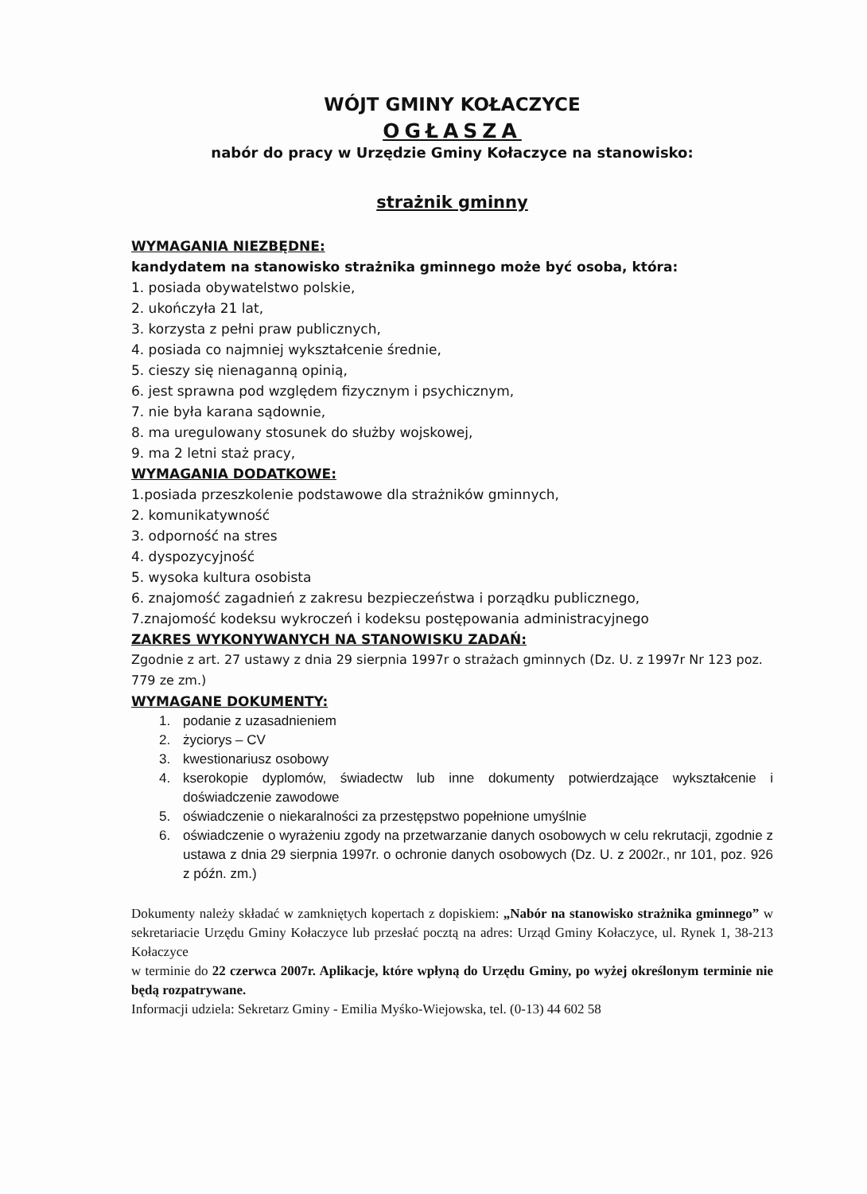WÓJT GMINY KOŁACZYCE
OGŁASZA
nabór do pracy w Urzędzie Gminy Kołaczyce na stanowisko:
strażnik gminny
WYMAGANIA NIEZBĘDNE:
kandydatem na stanowisko strażnika gminnego może być osoba, która:
1. posiada obywatelstwo polskie,
2. ukończyła 21 lat,
3. korzysta z pełni praw publicznych,
4. posiada co najmniej wykształcenie średnie,
5. cieszy się nienaganną opinią,
6. jest sprawna pod względem fizycznym i psychicznym,
7. nie była karana sądownie,
8. ma uregulowany stosunek do służby wojskowej,
9. ma 2 letni staż pracy,
WYMAGANIA DODATKOWE:
1.posiada przeszkolenie podstawowe dla strażników gminnych,
2. komunikatywność
3. odporność na stres
4. dyspozycyjność
5. wysoka kultura osobista
6. znajomość zagadnień z zakresu bezpieczeństwa i porządku publicznego,
7.znajomość kodeksu wykroczeń i kodeksu postępowania administracyjnego
ZAKRES WYKONYWANYCH NA STANOWISKU ZADAŃ:
Zgodnie z art. 27 ustawy z dnia 29 sierpnia 1997r o strażach gminnych (Dz. U. z 1997r Nr 123 poz. 779 ze zm.)
WYMAGANE DOKUMENTY:
1. podanie z uzasadnieniem
2. życiorys – CV
3. kwestionariusz osobowy
4. kserokopie dyplomów, świadectw lub inne dokumenty potwierdzające wykształcenie i doświadczenie zawodowe
5. oświadczenie o niekaralności za przestępstwo popełnione umyślnie
6. oświadczenie o wyrażeniu zgody na przetwarzanie danych osobowych w celu rekrutacji, zgodnie z ustawa z dnia 29 sierpnia 1997r. o ochronie danych osobowych (Dz. U. z 2002r., nr 101, poz. 926 z późn. zm.)
Dokumenty należy składać w zamkniętych kopertach z dopiskiem: „Nabór na stanowisko strażnika gminnego” w sekretariacie Urzędu Gminy Kołaczyce lub przesłać pocztą na adres: Urząd Gminy Kołaczyce, ul. Rynek 1, 38-213 Kołaczyce
w terminie do 22 czerwca 2007r. Aplikacje, które wpłyną do Urzędu Gminy, po wyżej określonym terminie nie będą rozpatrywane.
Informacji udziela: Sekretarz Gminy - Emilia Myśko-Wiejowska, tel. (0-13) 44 602 58